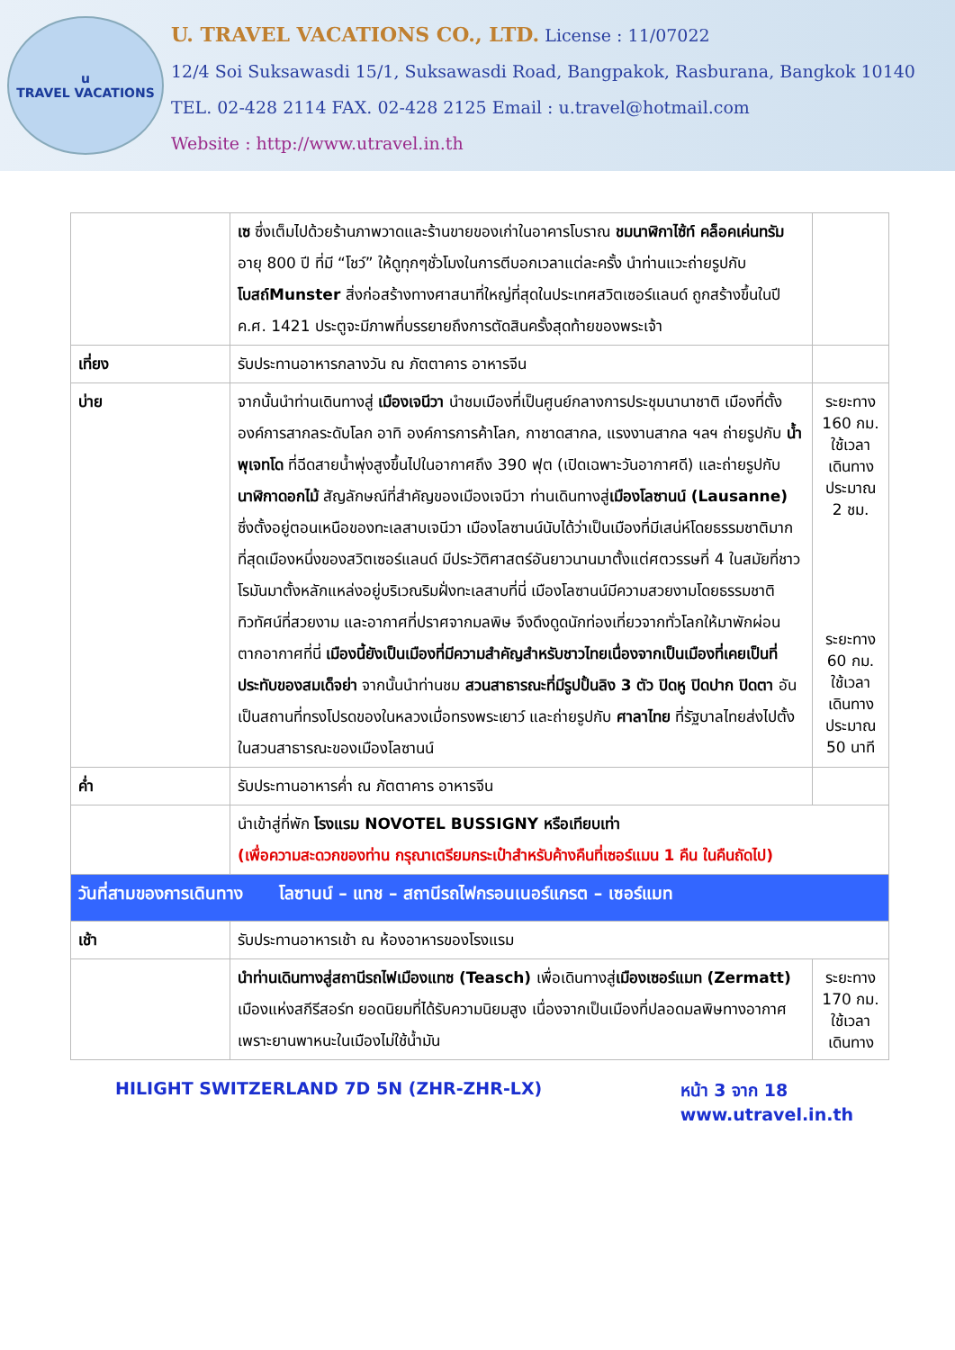u
TRAVEL VACATIONS
U. TRAVEL VACATIONS CO., LTD. License : 11/07022
12/4 Soi Suksawasdi 15/1, Suksawasdi Road, Bangpakok, Rasburana, Bangkok 10140
TEL. 02-428 2114 FAX. 02-428 2125 Email : u.travel@hotmail.com
Website : http://www.utravel.in.th
| | เซ ซึ่งเต็มไปด้วยร้านภาพวาดและร้านขายของเก่าในอาคารโบราณ ชมนาฬิกาไซ้ท์ คล็อคเค่นทรัม อายุ 800 ปี ที่มี “โชว์” ให้ดูทุกๆชั่วโมงในการตีบอกเวลาแต่ละครั้ง นำท่านแวะถ่ายรูปกับ โบสถ์Munster สิ่งก่อสร้างทางศาสนาที่ใหญ่ที่สุดในประเทศสวิตเซอร์แลนด์ ถูกสร้างขึ้นในปี ค.ศ. 1421 ประตูจะมีภาพที่บรรยายถึงการตัดสินครั้งสุดท้ายของพระเจ้า | |
| เที่ยง | รับประทานอาหารกลางวัน ณ ภัตตาคาร อาหารจีน | |
| บ่าย | จากนั้นนำท่านเดินทางสู่ เมืองเจนีวา นำชมเมืองที่เป็นศูนย์กลางการประชุมนานาชาติ เมืองที่ตั้งองค์การสากลระดับโลก อาทิ องค์การการค้าโลก, กาชาดสากล, แรงงานสากล ฯลฯ ถ่ายรูปกับ น้ำพุเจทโด ที่ฉีดสายน้ำพุ่งสูงขึ้นไปในอากาศถึง 390 ฟุต (เปิดเฉพาะวันอากาศดี) และถ่ายรูปกับ นาฬิกาดอกไม้ สัญลักษณ์ที่สำคัญของเมืองเจนีวา ท่านเดินทางสู่ เมืองโลซานน์ (Lausanne) ซึ่งตั้งอยู่ตอนเหนือของทะเลสาบเจนีวา เมืองโลซานน์นับได้ว่าเป็นเมืองที่มีเสน่ห์โดยธรรมชาติมากที่สุดเมืองหนึ่งของสวิตเซอร์แลนด์ มีประวัติศาสตร์อันยาวนานมาตั้งแต่ศตวรรษที่ 4 ในสมัยที่ชาวโรมันมาตั้งหลักแหล่งอยู่บริเวณริมฝั่งทะเลสาบที่นี่ เมืองโลซานน์มีความสวยงามโดยธรรมชาติ ทิวทัศน์ที่สวยงาม และอากาศที่ปราศจากมลพิษ จึงดึงดูดนักท่องเที่ยวจากทั่วโลกให้มาพักผ่อนตากอากาศที่นี่ เมืองนี้ยังเป็นเมืองที่มีความสำคัญสำหรับชาวไทยเนื่องจากเป็นเมืองที่เคยเป็นที่ประทับของสมเด็จย่า จากนั้นนำท่านชม สวนสาธารณะที่มีรูปปั้นลิง 3 ตัว ปิดหู ปิดปาก ปิดตา อันเป็นสถานที่ทรงโปรดของในหลวงเมื่อทรงพระเยาว์ และถ่ายรูปกับ ศาลาไทย ที่รัฐบาลไทยส่งไปตั้งในสวนสาธารณะของเมืองโลซานน์ | ระยะทาง 160 กม. ใช้เวลาเดินทางประมาณ 2 ชม. ระยะทาง 60 กม. ใช้เวลาเดินทางประมาณ 50 นาที |
| ค่ำ | รับประทานอาหารค่ำ ณ ภัตตาคาร อาหารจีน | |
| | นำเข้าสู่ที่พัก โรงแรม NOVOTEL BUSSIGNY หรือเทียบเท่า (เพื่อความสะดวกของท่าน กรุณาเตรียมกระเป๋าสำหรับค้างคืนที่เซอร์แมน 1 คืน ในคืนถัดไป) | |
| วันที่สามของการเดินทาง โลซานน์ – แทช – สถานีรถไฟกรอนเนอร์แกรต – เซอร์แมท | | |
| เช้า | รับประทานอาหารเช้า ณ ห้องอาหารของโรงแรม | |
| | นำท่านเดินทางสู่สถานีรถไฟเมืองแทซ (Teasch) เพื่อเดินทางสู่ เมืองเซอร์แมท (Zermatt) เมืองแห่งสกีรีสอร์ท ยอดนิยมที่ได้รับความนิยมสูง เนื่องจากเป็นเมืองที่ปลอดมลพิษทางอากาศเพราะยานพาหนะในเมืองไม่ใช้น้ำมัน | ระยะทาง 170 กม. ใช้เวลาเดินทาง |
HILIGHT SWITZERLAND 7D 5N (ZHR-ZHR-LX) หน้า 3 จาก 18
www.utravel.in.th